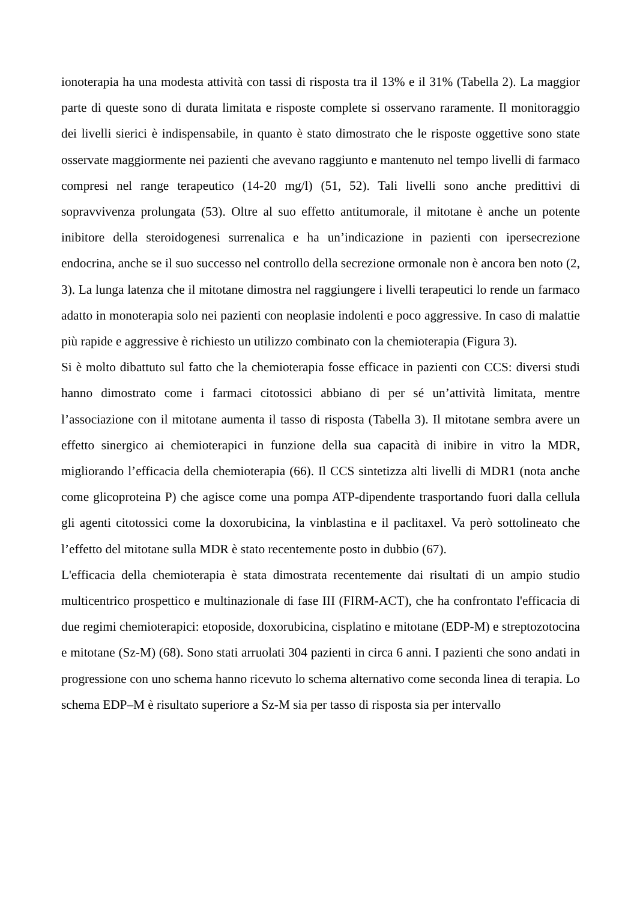ionoterapia ha una modesta attività con tassi di risposta tra il 13% e il 31% (Tabella 2). La maggior parte di queste sono di durata limitata e risposte complete si osservano raramente. Il monitoraggio dei livelli sierici è indispensabile, in quanto è stato dimostrato che le risposte oggettive sono state osservate maggiormente nei pazienti che avevano raggiunto e mantenuto nel tempo livelli di farmaco compresi nel range terapeutico (14-20 mg/l) (51, 52). Tali livelli sono anche predittivi di sopravvivenza prolungata (53). Oltre al suo effetto antitumorale, il mitotane è anche un potente inibitore della steroidogenesi surrenalica e ha un’indicazione in pazienti con ipersecrezione endocrina, anche se il suo successo nel controllo della secrezione ormonale non è ancora ben noto (2, 3). La lunga latenza che il mitotane dimostra nel raggiungere i livelli terapeutici lo rende un farmaco adatto in monoterapia solo nei pazienti con neoplasie indolenti e poco aggressive. In caso di malattie più rapide e aggressive è richiesto un utilizzo combinato con la chemioterapia (Figura 3).
Si è molto dibattuto sul fatto che la chemioterapia fosse efficace in pazienti con CCS: diversi studi hanno dimostrato come i farmaci citotossici abbiano di per sé un’attività limitata, mentre l’associazione con il mitotane aumenta il tasso di risposta (Tabella 3). Il mitotane sembra avere un effetto sinergico ai chemioterapici in funzione della sua capacità di inibire in vitro la MDR, migliorando l’efficacia della chemioterapia (66). Il CCS sintetizza alti livelli di MDR1 (nota anche come glicoproteina P) che agisce come una pompa ATP-dipendente trasportando fuori dalla cellula gli agenti citotossici come la doxorubicina, la vinblastina e il paclitaxel. Va però sottolineato che l’effetto del mitotane sulla MDR è stato recentemente posto in dubbio (67).
L'efficacia della chemioterapia è stata dimostrata recentemente dai risultati di un ampio studio multicentrico prospettico e multinazionale di fase III (FIRM-ACT), che ha confrontato l'efficacia di due regimi chemioterapici: etoposide, doxorubicina, cisplatino e mitotane (EDP-M) e streptozotocina e mitotane (Sz-M) (68). Sono stati arruolati 304 pazienti in circa 6 anni. I pazienti che sono andati in progressione con uno schema hanno ricevuto lo schema alternativo come seconda linea di terapia. Lo schema EDP–M è risultato superiore a Sz-M sia per tasso di risposta sia per intervallo